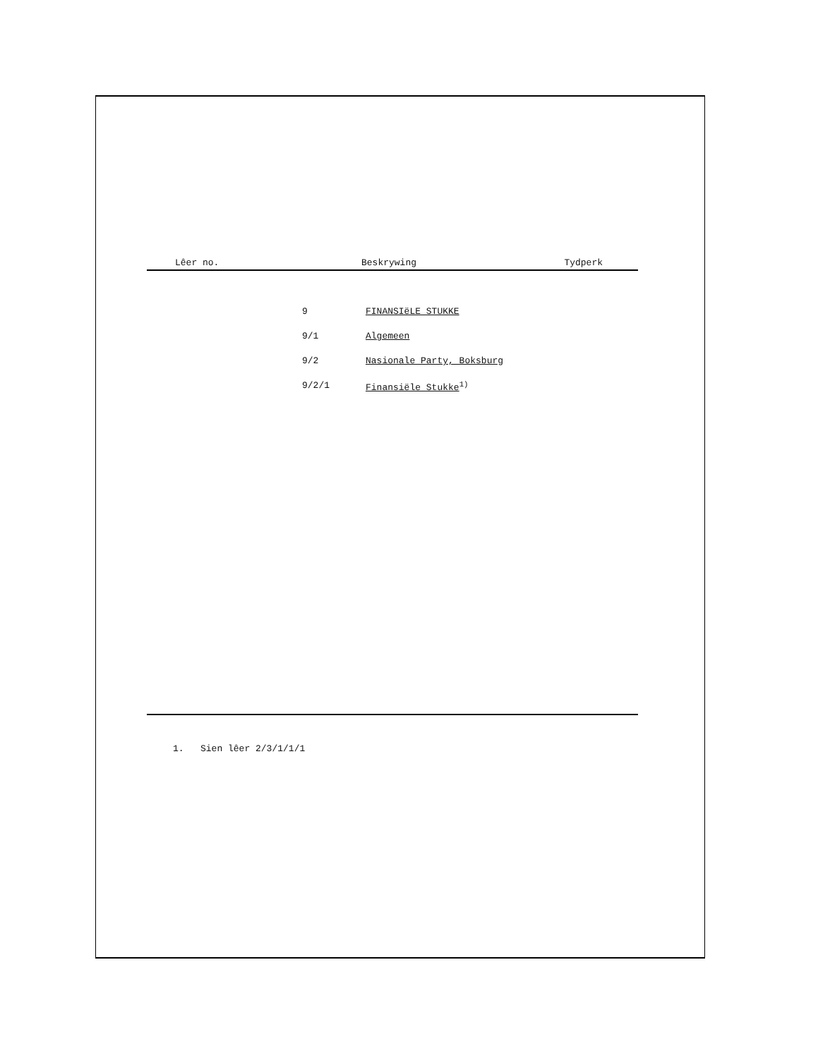Lêer no. Beskrywing Tydperk
| 9 | FINANSIëLE STUKKE |
| 9/1 | Algemeen |
| 9/2 | Nasionale Party, Boksburg |
| 9/2/1 | Finansiële Stukke<sup>1)</sup> |
1. Sien lêer 2/3/1/1/1